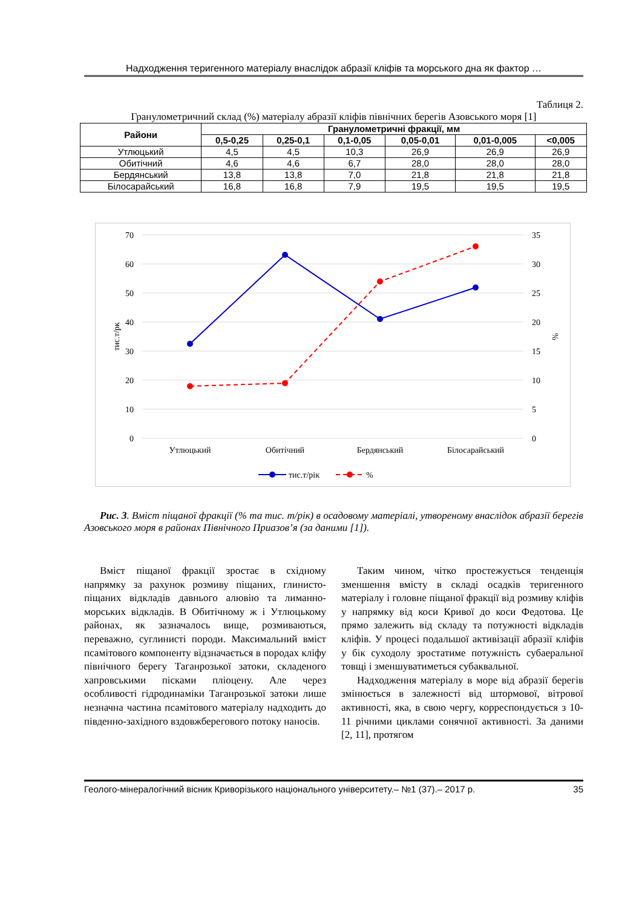Надходження теригенного матеріалу внаслідок абразії кліфів та морського дна як фактор …
Таблиця 2.
Гранулометричний склад (%) матеріалу абразії кліфів північних берегів Азовського моря [1]
| Райони | Гранулометричні фракції, мм | | | | | |
| --- | --- | --- | --- | --- | --- | --- |
| | 0,5-0,25 | 0,25-0,1 | 0,1-0,05 | 0,05-0,01 | 0,01-0,005 | <0,005 |
| Утлюцький | 4,5 | 4,5 | 10,3 | 26,9 | 26,9 | 26,9 |
| Обитічний | 4,6 | 4,6 | 6,7 | 28,0 | 28,0 | 28,0 |
| Бердянський | 13,8 | 13,8 | 7,0 | 21,8 | 21,8 | 21,8 |
| Білосарайський | 16,8 | 16,8 | 7,9 | 19,5 | 19,5 | 19,5 |
70
60
50
40
30
20
10
0
35
30
25
20
15
10
5
0
тис.т/рк
%
Утлюцький
Обитічний
Бердянський
Білосарайський
тис.т/рік
%
Рис. 3. Вміст піщаної фракції (% та тис. т/рік) в осадовому матеріалі, утвореному внаслідок абразії берегів Азовського моря в районах Північного Приазов’я (за даними [1]).
Вміст піщаної фракції зростає в східному напрямку за рахунок розмиву піщаних, глинисто-піщаних відкладів давнього алювію та лиманно-морських відкладів. В Обитічному ж і Утлюцькому районах, як зазначалось вище, розмиваються, переважно, суглинисті породи. Максимальний вміст псамітового компоненту відзначається в породах кліфу північного берегу Таганрозької затоки, складеного хапровськими пісками пліоцену. Але через особливості гідродинаміки Таганрозької затоки лише незначна частина псамітового матеріалу надходить до південно-західного вздовжберегового потоку наносів.
Таким чином, чітко простежується тенденція зменшення вмісту в складі осадків теригенного матеріалу і головне піщаної фракції від розмиву кліфів у напрямку від коси Кривої до коси Федотова. Це прямо залежить від складу та потужності відкладів кліфів. У процесі подальшої активізації абразії кліфів у бік суходолу зростатиме потужність субаеральної товщі і зменшуватиметься субаквальної.
Надходження матеріалу в море від абразії берегів змінюється в залежності від штормової, вітрової активності, яка, в свою чергу, корреспондується з 10-11 річними циклами сонячної активності. За даними [2, 11], протягом
Геолого-мінералогічний вісник Криворізького національного університету.– №1 (37).– 2017 р. 35